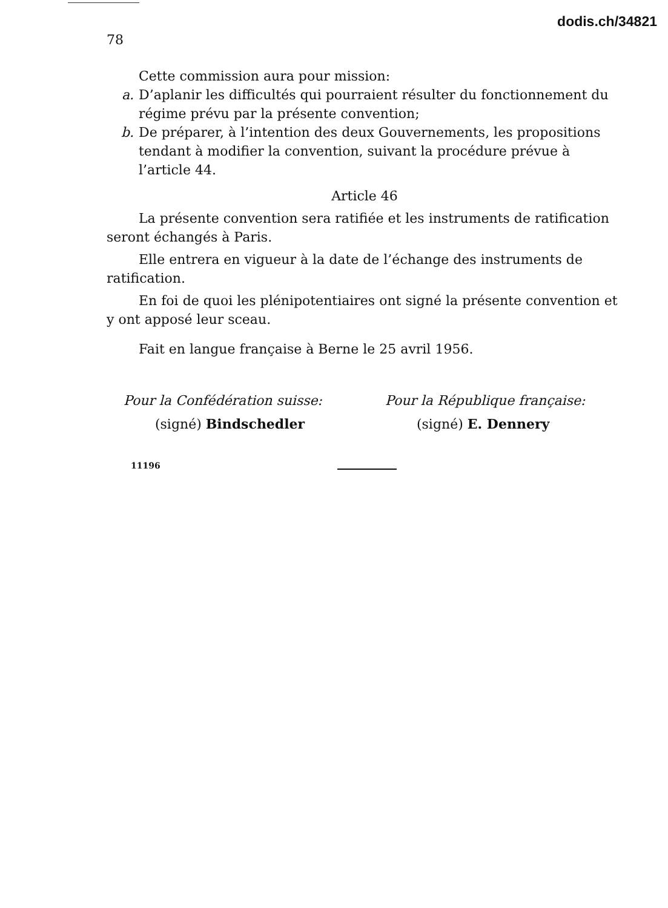78 dodis.ch/34821
Cette commission aura pour mission:
a. D’aplanir les difficultés qui pourraient résulter du fonctionnement du régime prévu par la présente convention;
b. De préparer, à l’intention des deux Gouvernements, les propositions tendant à modifier la convention, suivant la procédure prévue à l’article 44.
Article 46
La présente convention sera ratifiée et les instruments de ratification seront échangés à Paris.
Elle entrera en vigueur à la date de l’échange des instruments de ratification.
En foi de quoi les plénipotentiaires ont signé la présente convention et y ont apposé leur sceau.
Fait en langue française à Berne le 25 avril 1956.
Pour la Confédération suisse:
(signé) Bindschedler
Pour la République française:
(signé) E. Dennery
11196